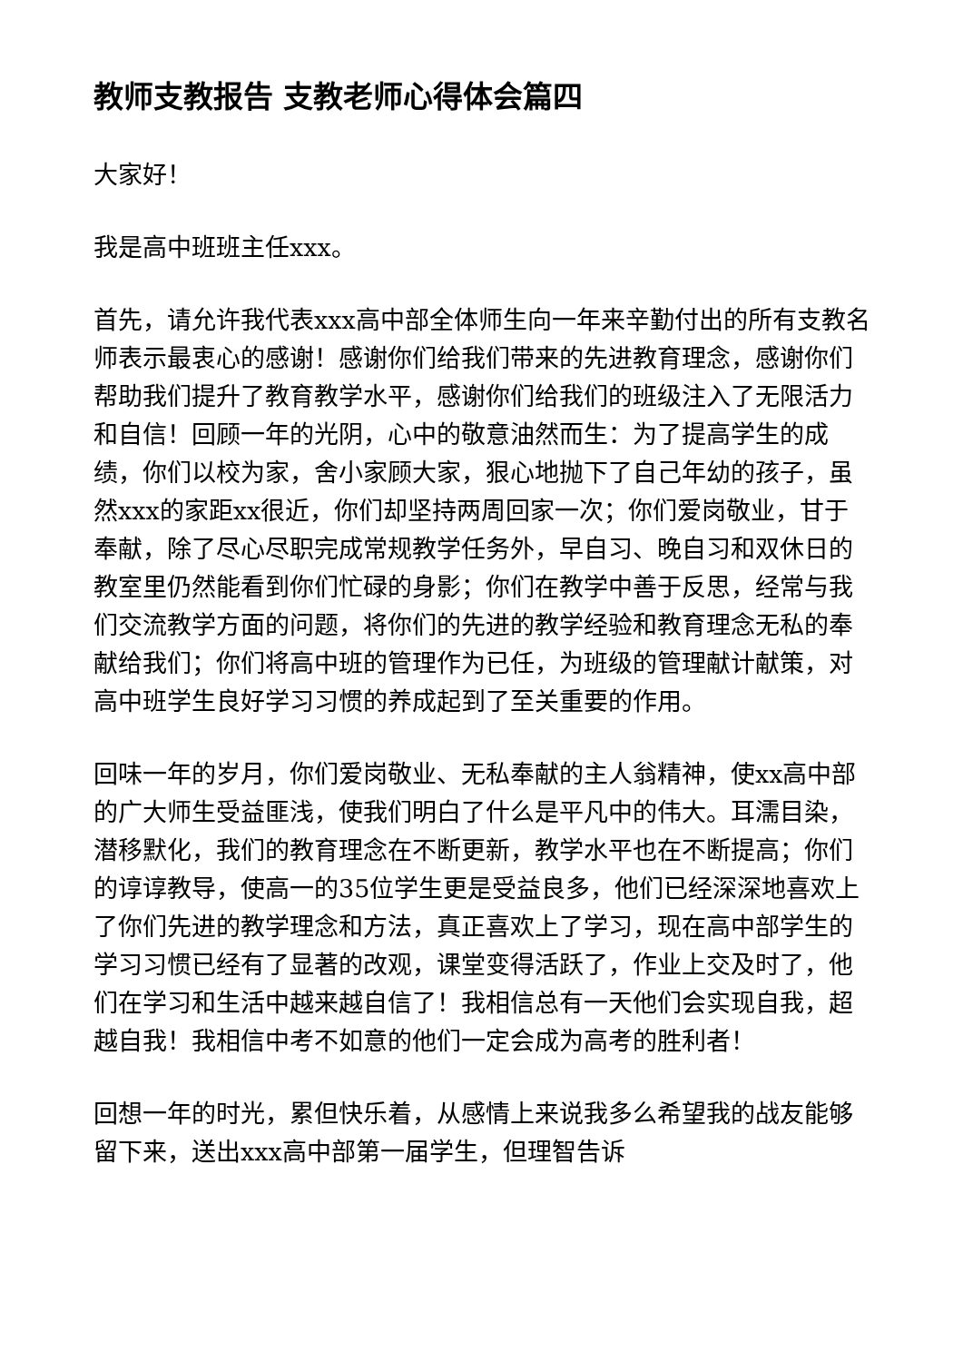教师支教报告 支教老师心得体会篇四
大家好！
我是高中班班主任xxx。
首先，请允许我代表xxx高中部全体师生向一年来辛勤付出的所有支教名师表示最衷心的感谢！感谢你们给我们带来的先进教育理念，感谢你们帮助我们提升了教育教学水平，感谢你们给我们的班级注入了无限活力和自信！回顾一年的光阴，心中的敬意油然而生：为了提高学生的成绩，你们以校为家，舍小家顾大家，狠心地抛下了自己年幼的孩子，虽然xxx的家距xx很近，你们却坚持两周回家一次；你们爱岗敬业，甘于奉献，除了尽心尽职完成常规教学任务外，早自习、晚自习和双休日的教室里仍然能看到你们忙碌的身影；你们在教学中善于反思，经常与我们交流教学方面的问题，将你们的先进的教学经验和教育理念无私的奉献给我们；你们将高中班的管理作为已任，为班级的管理献计献策，对高中班学生良好学习习惯的养成起到了至关重要的作用。
回味一年的岁月，你们爱岗敬业、无私奉献的主人翁精神，使xx高中部的广大师生受益匪浅，使我们明白了什么是平凡中的伟大。耳濡目染，潜移默化，我们的教育理念在不断更新，教学水平也在不断提高；你们的谆谆教导，使高一的35位学生更是受益良多，他们已经深深地喜欢上了你们先进的教学理念和方法，真正喜欢上了学习，现在高中部学生的学习习惯已经有了显著的改观，课堂变得活跃了，作业上交及时了，他们在学习和生活中越来越自信了！我相信总有一天他们会实现自我，超越自我！我相信中考不如意的他们一定会成为高考的胜利者！
回想一年的时光，累但快乐着，从感情上来说我多么希望我的战友能够留下来，送出xxx高中部第一届学生，但理智告诉